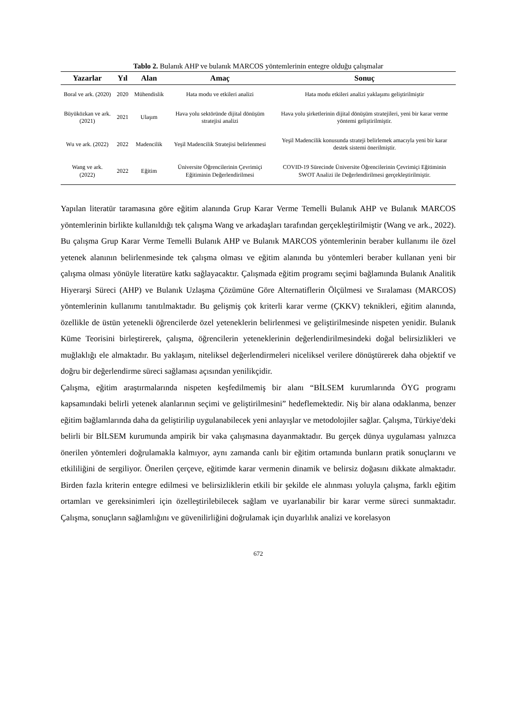Tablo 2. Bulanık AHP ve bulanık MARCOS yöntemlerinin entegre olduğu çalışmalar
| Yazarlar | Yıl | Alan | Amaç | Sonuç |
| --- | --- | --- | --- | --- |
| Boral ve ark. (2020) | 2020 | Mühendislik | Hata modu ve etkileri analizi | Hata modu etkileri analizi yaklaşımı geliştirilmiştir |
| Büyüközkan ve ark. (2021) | 2021 | Ulaşım | Hava yolu sektöründe dijital dönüşüm stratejisi analizi | Hava yolu şirketlerinin dijital dönüşüm stratejileri, yeni bir karar verme yöntemi geliştirilmiştir. |
| Wu ve ark. (2022) | 2022 | Madencilik | Yeşil Madencilik Stratejisi belirlenmesi | Yeşil Madencilik konusunda strateji belirlemek amacıyla yeni bir karar destek sistemi önerilmiştir. |
| Wang ve ark. (2022) | 2022 | Eğitim | Üniversite Öğrencilerinin Çevrimiçi Eğitiminin Değerlendirilmesi | COVID-19 Sürecinde Üniversite Öğrencilerinin Çevrimiçi Eğitiminin SWOT Analizi ile Değerlendirilmesi gerçekleştirilmiştir. |
Yapılan literatür taramasına göre eğitim alanında Grup Karar Verme Temelli Bulanık AHP ve Bulanık MARCOS yöntemlerinin birlikte kullanıldığı tek çalışma Wang ve arkadaşları tarafından gerçekleştirilmiştir (Wang ve ark., 2022). Bu çalışma Grup Karar Verme Temelli Bulanık AHP ve Bulanık MARCOS yöntemlerinin beraber kullanımı ile özel yetenek alanının belirlenmesinde tek çalışma olması ve eğitim alanında bu yöntemleri beraber kullanan yeni bir çalışma olması yönüyle literatüre katkı sağlayacaktır. Çalışmada eğitim programı seçimi bağlamında Bulanık Analitik Hiyerarşi Süreci (AHP) ve Bulanık Uzlaşma Çözümüne Göre Alternatiflerin Ölçülmesi ve Sıralaması (MARCOS) yöntemlerinin kullanımı tanıtılmaktadır. Bu gelişmiş çok kriterli karar verme (ÇKKV) teknikleri, eğitim alanında, özellikle de üstün yetenekli öğrencilerde özel yeteneklerin belirlenmesi ve geliştirilmesinde nispeten yenidir. Bulanık Küme Teorisini birleştirerek, çalışma, öğrencilerin yeteneklerinin değerlendirilmesindeki doğal belirsizlikleri ve muğlaklığı ele almaktadır. Bu yaklaşım, niteliksel değerlendirmeleri niceliksel verilere dönüştürerek daha objektif ve doğru bir değerlendirme süreci sağlaması açısından yenilikçidir.
Çalışma, eğitim araştırmalarında nispeten keşfedilmemiş bir alanı “BİLSEM kurumlarında ÖYG programı kapsamındaki belirli yetenek alanlarının seçimi ve geliştirilmesini” hedeflemektedir. Niş bir alana odaklanma, benzer eğitim bağlamlarında daha da geliştirilip uygulanabilecek yeni anlayışlar ve metodolojiler sağlar. Çalışma, Türkiye'deki belirli bir BİLSEM kurumunda ampirik bir vaka çalışmasına dayanmaktadır. Bu gerçek dünya uygulaması yalnızca önerilen yöntemleri doğrulamakla kalmıyor, aynı zamanda canlı bir eğitim ortamında bunların pratik sonuçlarını ve etkililiğini de sergiliyor. Önerilen çerçeve, eğitimde karar vermenin dinamik ve belirsiz doğasını dikkate almaktadır. Birden fazla kriterin entegre edilmesi ve belirsizliklerin etkili bir şekilde ele alınması yoluyla çalışma, farklı eğitim ortamları ve gereksinimleri için özelleştirilebilecek sağlam ve uyarlanabilir bir karar verme süreci sunmaktadır. Çalışma, sonuçların sağlamlığını ve güvenilirliğini doğrulamak için duyarlılık analizi ve korelasyon
672